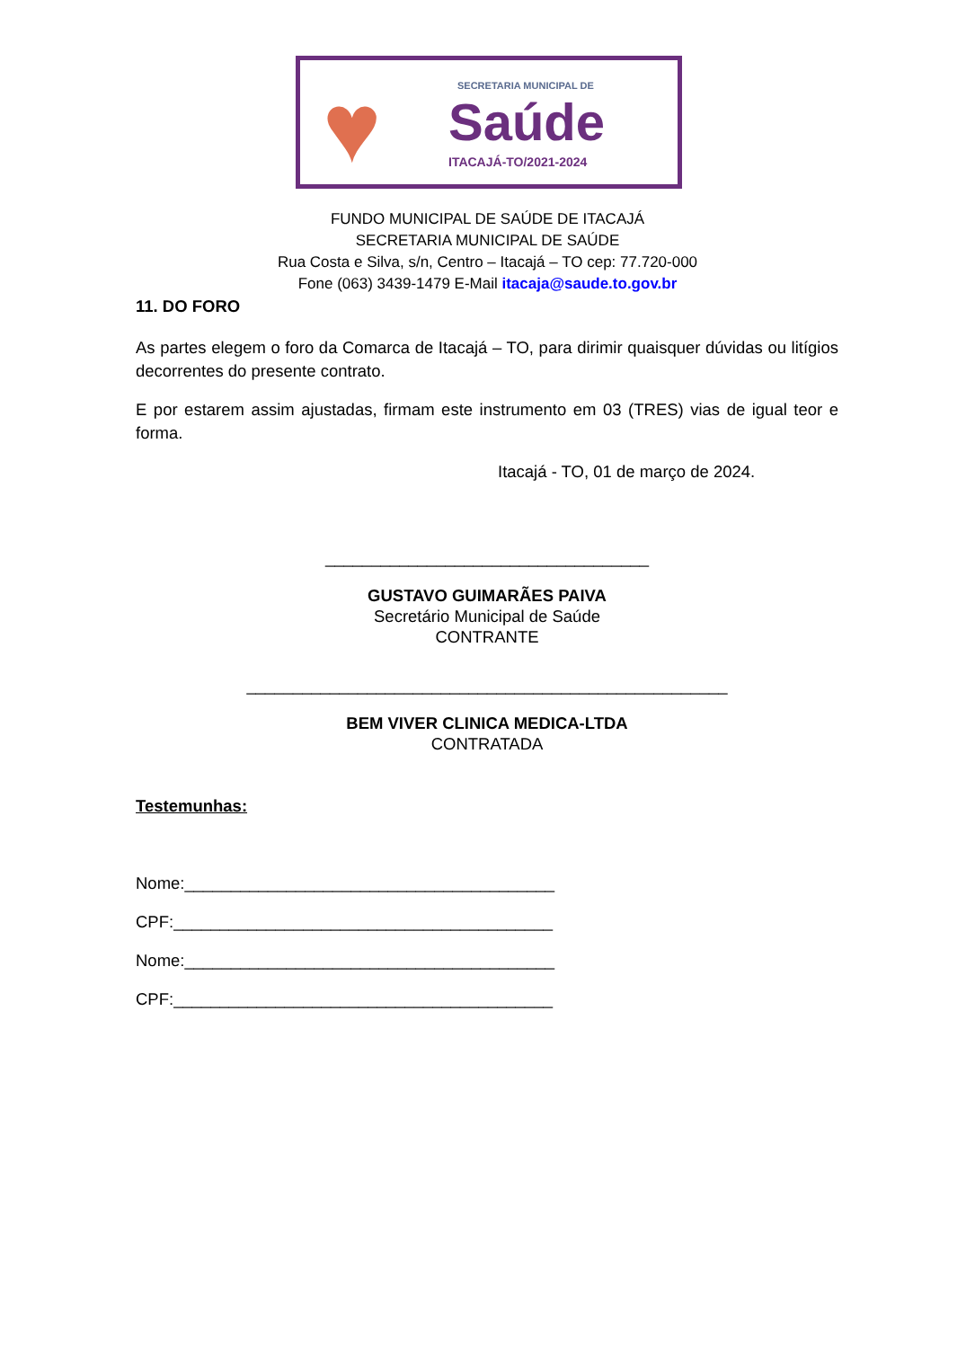♥ SECRETARIA MUNICIPAL DE
Saúde
ITACAJÁ-TO/2021-2024
FUNDO MUNICIPAL DE SAÚDE DE ITACAJÁ
SECRETARIA MUNICIPAL DE SAÚDE
Rua Costa e Silva, s/n, Centro – Itacajá – TO cep: 77.720-000
Fone (063) 3439-1479 E-Mail itacaja@saude.to.gov.br
11. DO FORO
As partes elegem o foro da Comarca de Itacajá – TO, para dirimir quaisquer dúvidas ou litígios decorrentes do presente contrato.
E por estarem assim ajustadas, firmam este instrumento em 03 (TRES) vias de igual teor e forma.
Itacajá - TO, 01 de março de 2024.
___________________________________
GUSTAVO GUIMARÃES PAIVA
Secretário Municipal de Saúde
CONTRANTE
____________________________________________________
BEM VIVER CLINICA MEDICA-LTDA
CONTRATADA
Testemunhas:
Nome:________________________________________
CPF:_________________________________________
Nome:________________________________________
CPF:_________________________________________